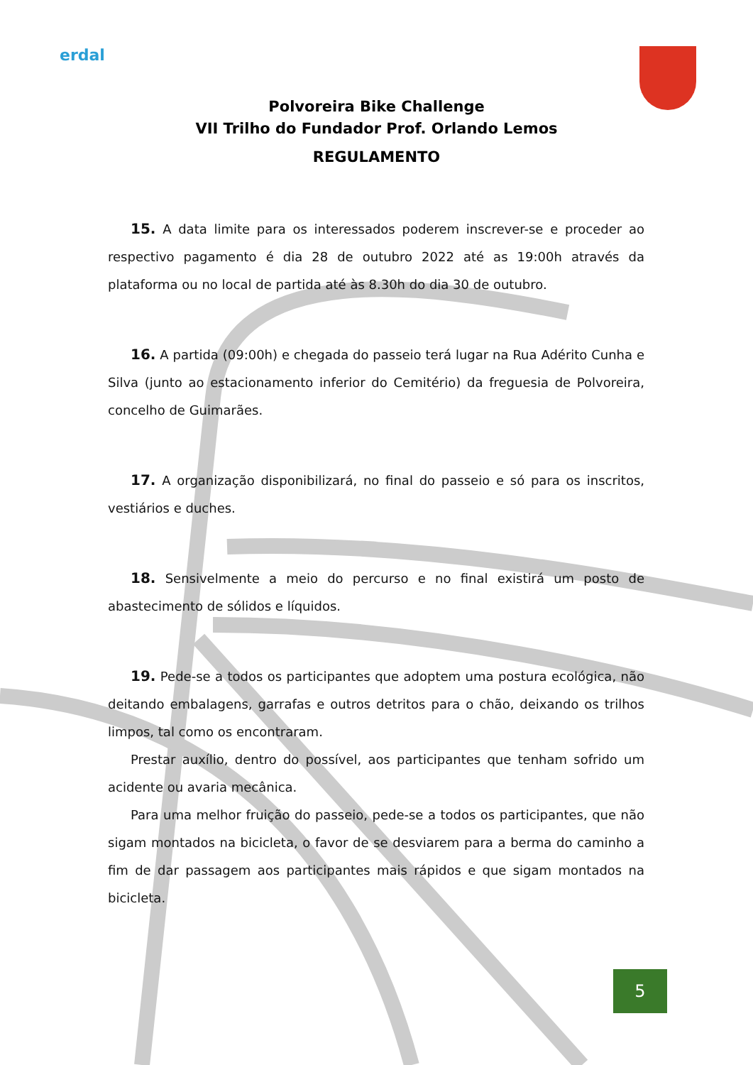erdal
Polvoreira Bike Challenge
VII Trilho do Fundador Prof. Orlando Lemos
REGULAMENTO
15. A data limite para os interessados poderem inscrever-se e proceder ao respectivo pagamento é dia 28 de outubro 2022 até as 19:00h através da plataforma ou no local de partida até às 8.30h do dia 30 de outubro.
16. A partida (09:00h) e chegada do passeio terá lugar na Rua Adérito Cunha e Silva (junto ao estacionamento inferior do Cemitério) da freguesia de Polvoreira, concelho de Guimarães.
17. A organização disponibilizará, no final do passeio e só para os inscritos, vestiários e duches.
18. Sensivelmente a meio do percurso e no final existirá um posto de abastecimento de sólidos e líquidos.
19. Pede-se a todos os participantes que adoptem uma postura ecológica, não deitando embalagens, garrafas e outros detritos para o chão, deixando os trilhos limpos, tal como os encontraram.
Prestar auxílio, dentro do possível, aos participantes que tenham sofrido um acidente ou avaria mecânica.
Para uma melhor fruição do passeio, pede-se a todos os participantes, que não sigam montados na bicicleta, o favor de se desviarem para a berma do caminho a fim de dar passagem aos participantes mais rápidos e que sigam montados na bicicleta.
5